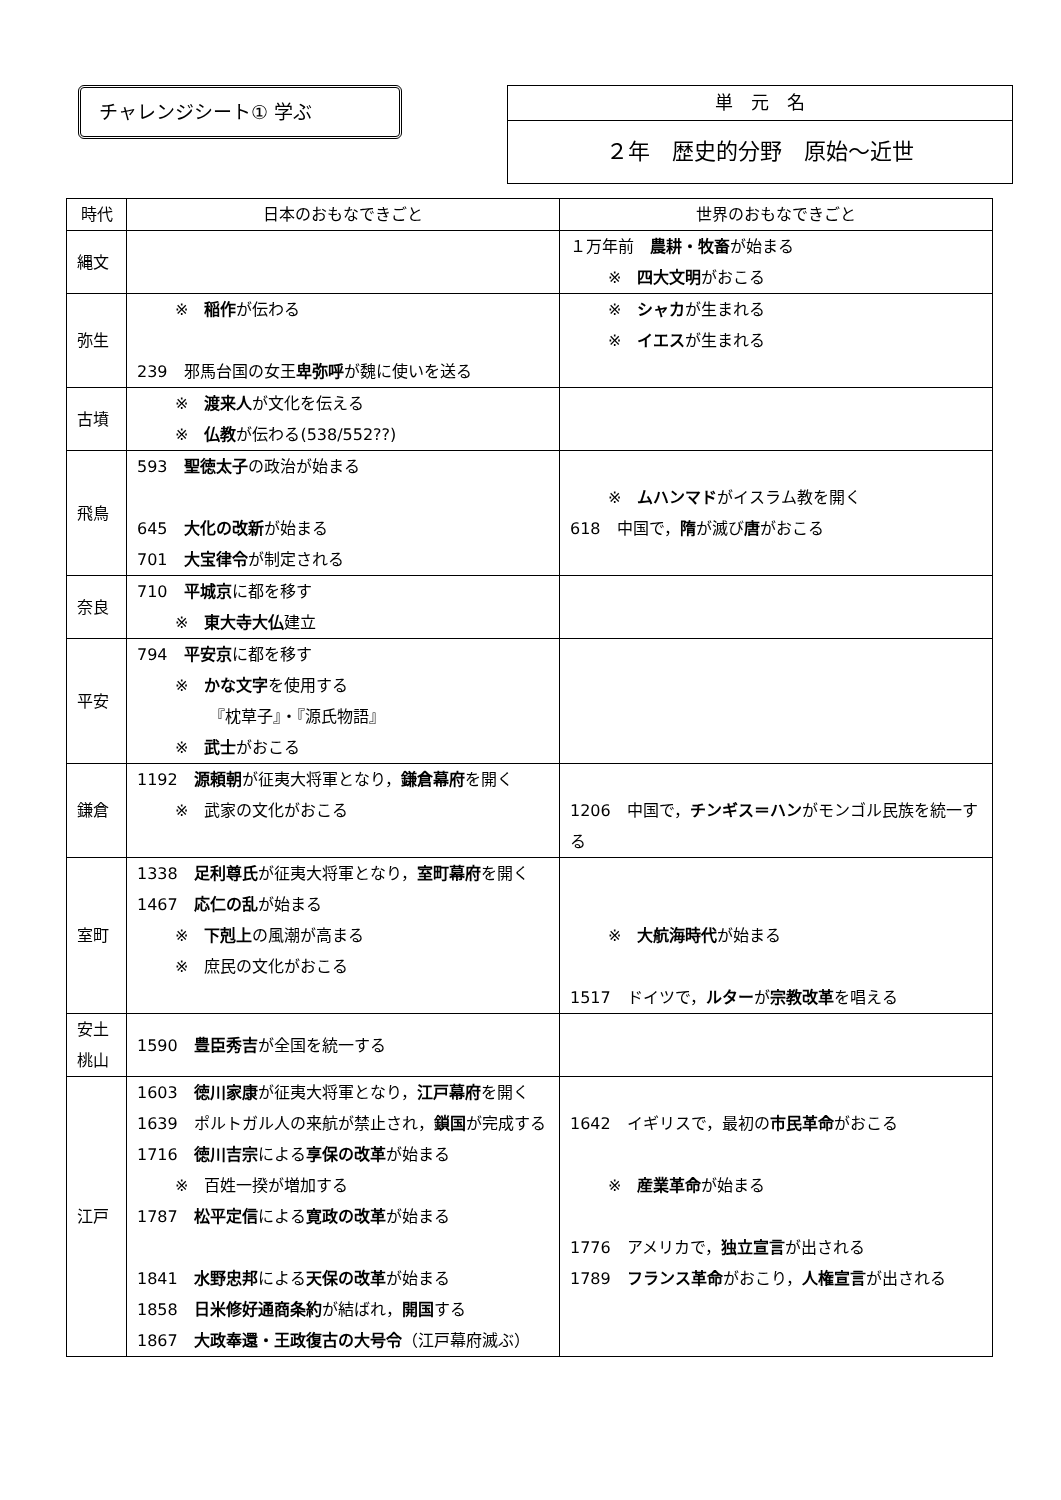チャレンジシート① 学ぶ
単　元　名
２年　歴史的分野　原始～近世
| 時代 | 日本のおもなできごと | 世界のおもなできごと |
| --- | --- | --- |
| 縄文 | | １万年前 農耕・牧畜 が始まる ※ 四大文明 がおこる |
| 弥生 | ※ 稲作 が伝わる 239 邪馬台国の女王 卑弥呼 が魏に使いを送る | ※ シャカ が生まれる ※ イエス が生まれる |
| 古墳 | ※ 渡来人 が文化を伝える ※ 仏教 が伝わる(538/552??) | |
| 飛鳥 | 593 聖徳太子 の政治が始まる 645 大化の改新 が始まる 701 大宝律令 が制定される | ※ ムハンマド がイスラム教を開く 618 中国で， 隋 が滅び 唐 がおこる |
| 奈良 | 710 平城京 に都を移す ※ 東大寺大仏 建立 | |
| 平安 | 794 平安京 に都を移す ※ かな文字 を使用する 『枕草子』・『源氏物語』 ※ 武士 がおこる | |
| 鎌倉 | 1192 源頼朝 が征夷大将軍となり， 鎌倉幕府 を開く ※ 武家の文化がおこる | 1206 中国で， チンギス＝ハン がモンゴル民族を統一する |
| 室町 | 1338 足利尊氏 が征夷大将軍となり， 室町幕府 を開く 1467 応仁の乱 が始まる ※ 下剋上 の風潮が高まる ※ 庶民の文化がおこる | ※ 大航海時代 が始まる 1517 ドイツで， ルター が 宗教改革 を唱える |
| 安土 桃山 | 1590 豊臣秀吉 が全国を統一する | |
| 江戸 | 1603 徳川家康 が征夷大将軍となり， 江戸幕府 を開く 1639 ポルトガル人の来航が禁止され， 鎖国 が完成する 1716 徳川吉宗 による 享保の改革 が始まる ※ 百姓一揆が増加する 1787 松平定信 による 寛政の改革 が始まる 1841 水野忠邦 による 天保の改革 が始まる 1858 日米修好通商条約 が結ばれ， 開国 する 1867 大政奉還・王政復古の大号令 （江戸幕府滅ぶ） | 1642 イギリスで，最初の 市民革命 がおこる ※ 産業革命 が始まる 1776 アメリカで， 独立宣言 が出される 1789 フランス革命 がおこり， 人権宣言 が出される |